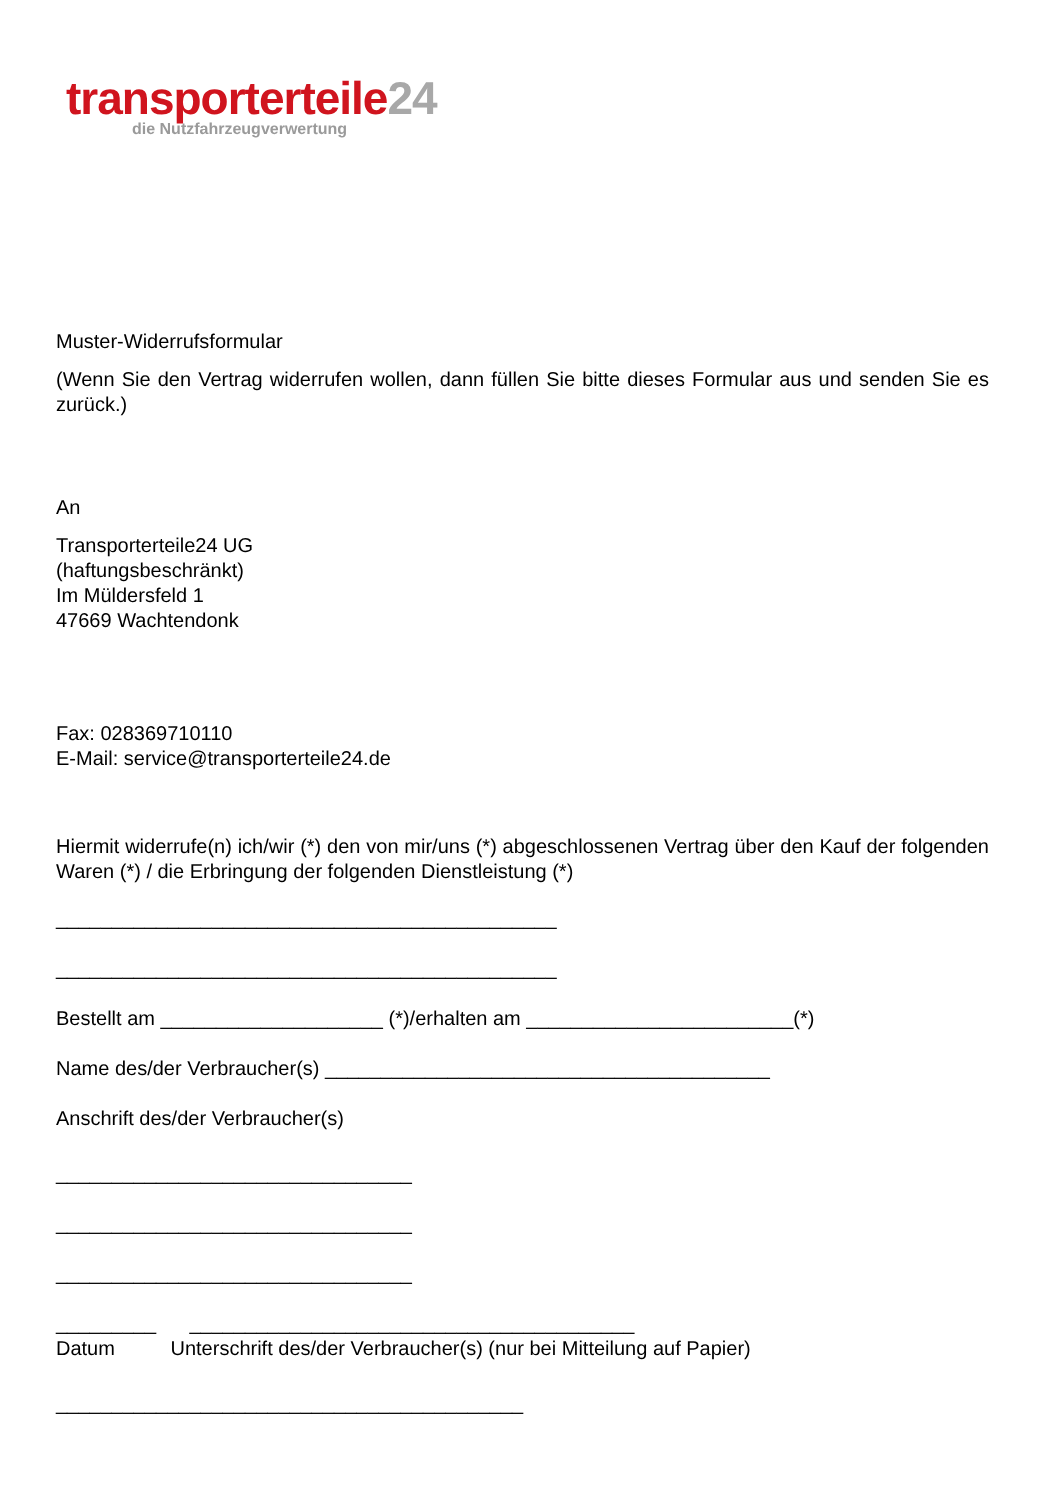transporterteile24
die Nutzfahrzeugverwertung
Muster-Widerrufsformular
(Wenn Sie den Vertrag widerrufen wollen, dann füllen Sie bitte dieses Formular aus und senden Sie es zurück.)
An
Transporterteile24 UG
(haftungsbeschränkt)
Im Müldersfeld 1
47669 Wachtendonk
Fax: 028369710110
E-Mail: service@transporterteile24.de
Hiermit widerrufe(n) ich/wir (*) den von mir/uns (*) abgeschlossenen Vertrag über den Kauf der folgenden Waren (*) / die Erbringung der folgenden Dienstleistung (*)
_____________________________________________
_____________________________________________
Bestellt am ____________________ (*)/erhalten am ________________________(*)
Name des/der Verbraucher(s) ________________________________________
Anschrift des/der Verbraucher(s)
________________________________
________________________________
________________________________
_________ ________________________________________
Datum Unterschrift des/der Verbraucher(s) (nur bei Mitteilung auf Papier)
__________________________________________